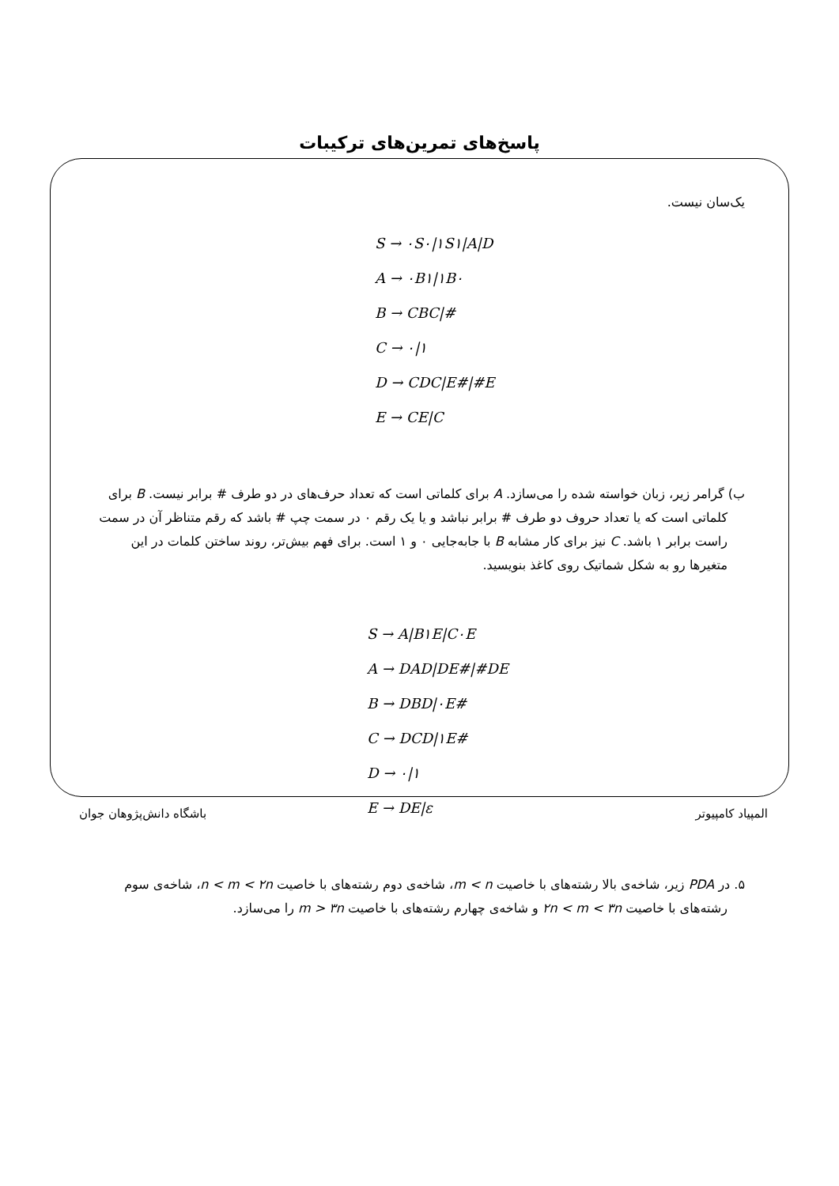پاسخ‌های تمرین‌های ترکیبات
یک‌سان نیست.
S → ۰S۰|۱S۱|A|D
A → ۰B۱|۱B۰
B → CBC|#
C → ۰|۱
D → CDC|E#|#E
E → CE|C
ب) گرامر زیر، زبان خواسته شده را می‌سازد. A برای کلماتی است که تعداد حرف‌های در دو طرف # برابر نیست. B برای کلماتی است که یا تعداد حروف دو طرف # برابر نباشد و یا یک رقم ۰ در سمت چپ # باشد که رقم متناظر آن در سمت راست برابر ۱ باشد. C نیز برای کار مشابه B با جابه‌جایی ۰ و ۱ است. برای فهم بیش‌تر، روند ساختن کلمات در این متغیرها رو به شکل شماتیک روی کاغذ بنویسید.
S → A|B۱E|C۰E
A → DAD|DE#|#DE
B → DBD|۰E#
C → DCD|۱E#
D → ۰|۱
E → DE|ε
۵. در PDA زیر، شاخه‌ی بالا رشته‌های با خاصیت m < n، شاخه‌ی دوم رشته‌های با خاصیت n < m < ۲n، شاخه‌ی سوم رشته‌های با خاصیت ۲n < m < ۳n و شاخه‌ی چهارم رشته‌های با خاصیت m > ۳n را می‌سازد.
المپیاد کامپیوتر باشگاه دانش‌پژوهان جوان